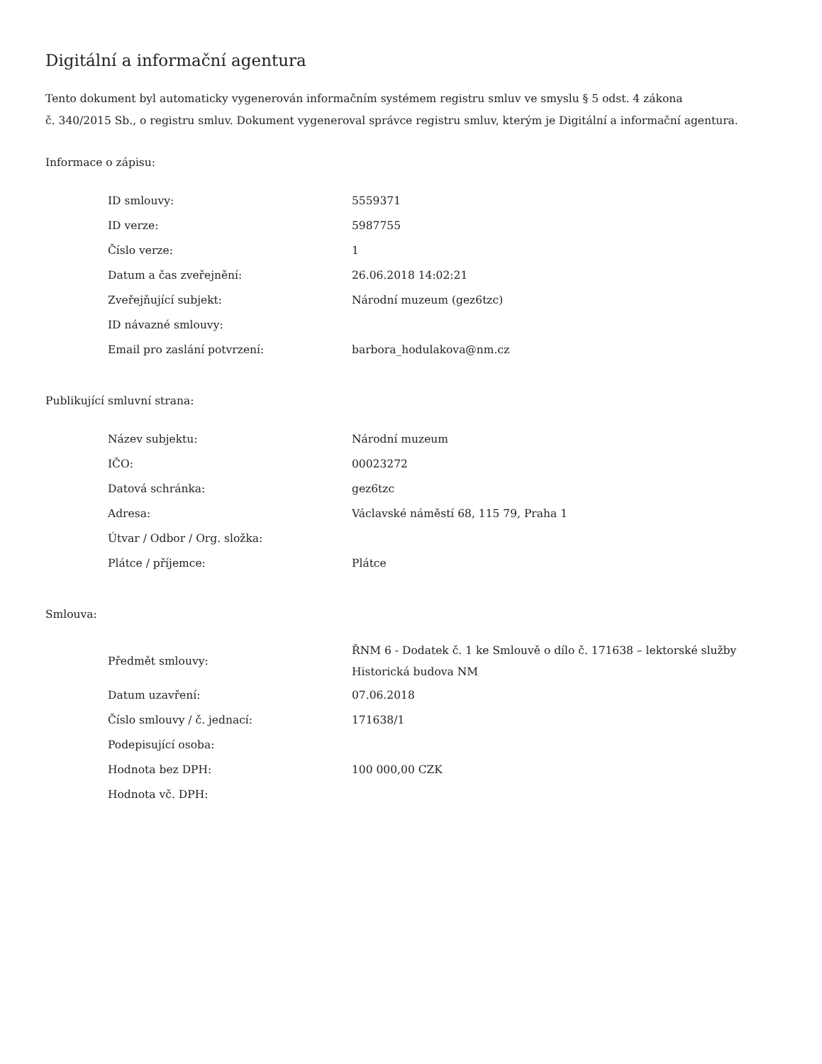Digitální a informační agentura
Tento dokument byl automaticky vygenerován informačním systémem registru smluv ve smyslu § 5 odst. 4 zákona
č. 340/2015 Sb., o registru smluv. Dokument vygeneroval správce registru smluv, kterým je Digitální a informační agentura.
Informace o zápisu:
| ID smlouvy: | 5559371 |
| ID verze: | 5987755 |
| Číslo verze: | 1 |
| Datum a čas zveřejnění: | 26.06.2018 14:02:21 |
| Zveřejňující subjekt: | Národní muzeum (gez6tzc) |
| ID návazné smlouvy: | |
| Email pro zaslání potvrzení: | barbora_hodulakova@nm.cz |
Publikující smluvní strana:
| Název subjektu: | Národní muzeum |
| IČO: | 00023272 |
| Datová schránka: | gez6tzc |
| Adresa: | Václavské náměstí 68, 115 79, Praha 1 |
| Útvar / Odbor / Org. složka: | |
| Plátce / příjemce: | Plátce |
Smlouva:
| Předmět smlouvy: | ŘNM 6 - Dodatek č. 1 ke Smlouvě o dílo č. 171638 – lektorské služby Historická budova NM |
| Datum uzavření: | 07.06.2018 |
| Číslo smlouvy / č. jednací: | 171638/1 |
| Podepisující osoba: | |
| Hodnota bez DPH: | 100 000,00 CZK |
| Hodnota vč. DPH: | |